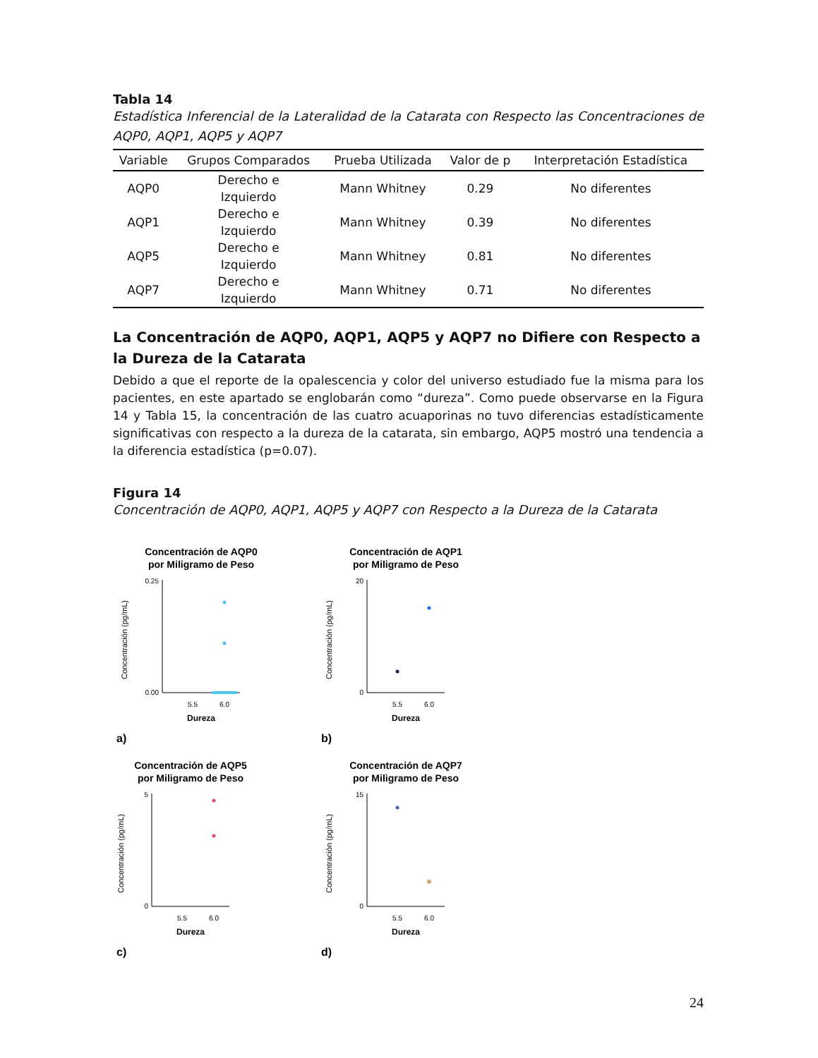Tabla 14
Estadística Inferencial de la Lateralidad de la Catarata con Respecto las Concentraciones de AQP0, AQP1, AQP5 y AQP7
| Variable | Grupos Comparados | Prueba Utilizada | Valor de p | Interpretación Estadística |
| --- | --- | --- | --- | --- |
| AQP0 | Derecho e Izquierdo | Mann Whitney | 0.29 | No diferentes |
| AQP1 | Derecho e Izquierdo | Mann Whitney | 0.39 | No diferentes |
| AQP5 | Derecho e Izquierdo | Mann Whitney | 0.81 | No diferentes |
| AQP7 | Derecho e Izquierdo | Mann Whitney | 0.71 | No diferentes |
La Concentración de AQP0, AQP1, AQP5 y AQP7 no Difiere con Respecto a la Dureza de la Catarata
Debido a que el reporte de la opalescencia y color del universo estudiado fue la misma para los pacientes, en este apartado se englobarán como “dureza”. Como puede observarse en la Figura 14 y Tabla 15, la concentración de las cuatro acuaporinas no tuvo diferencias estadísticamente significativas con respecto a la dureza de la catarata, sin embargo, AQP5 mostró una tendencia a la diferencia estadística (p=0.07).
Figura 14
Concentración de AQP0, AQP1, AQP5 y AQP7 con Respecto a la Dureza de la Catarata
Concentración de AQP0
por Miligramo de Peso
0.25
0.00
5.5
6.0
Dureza
Concentración (pg/mL)
a)
Concentración de AQP1
por Miligramo de Peso
20
0
5.5
6.0
Dureza
Concentración (pg/mL)
b)
Concentración de AQP5
por Miligramo de Peso
5
0
5.5
6.0
Dureza
Concentración (pg/mL)
c)
Concentración de AQP7
por Miligramo de Peso
15
0
5.5
6.0
Dureza
Concentración (pg/mL)
d)
24